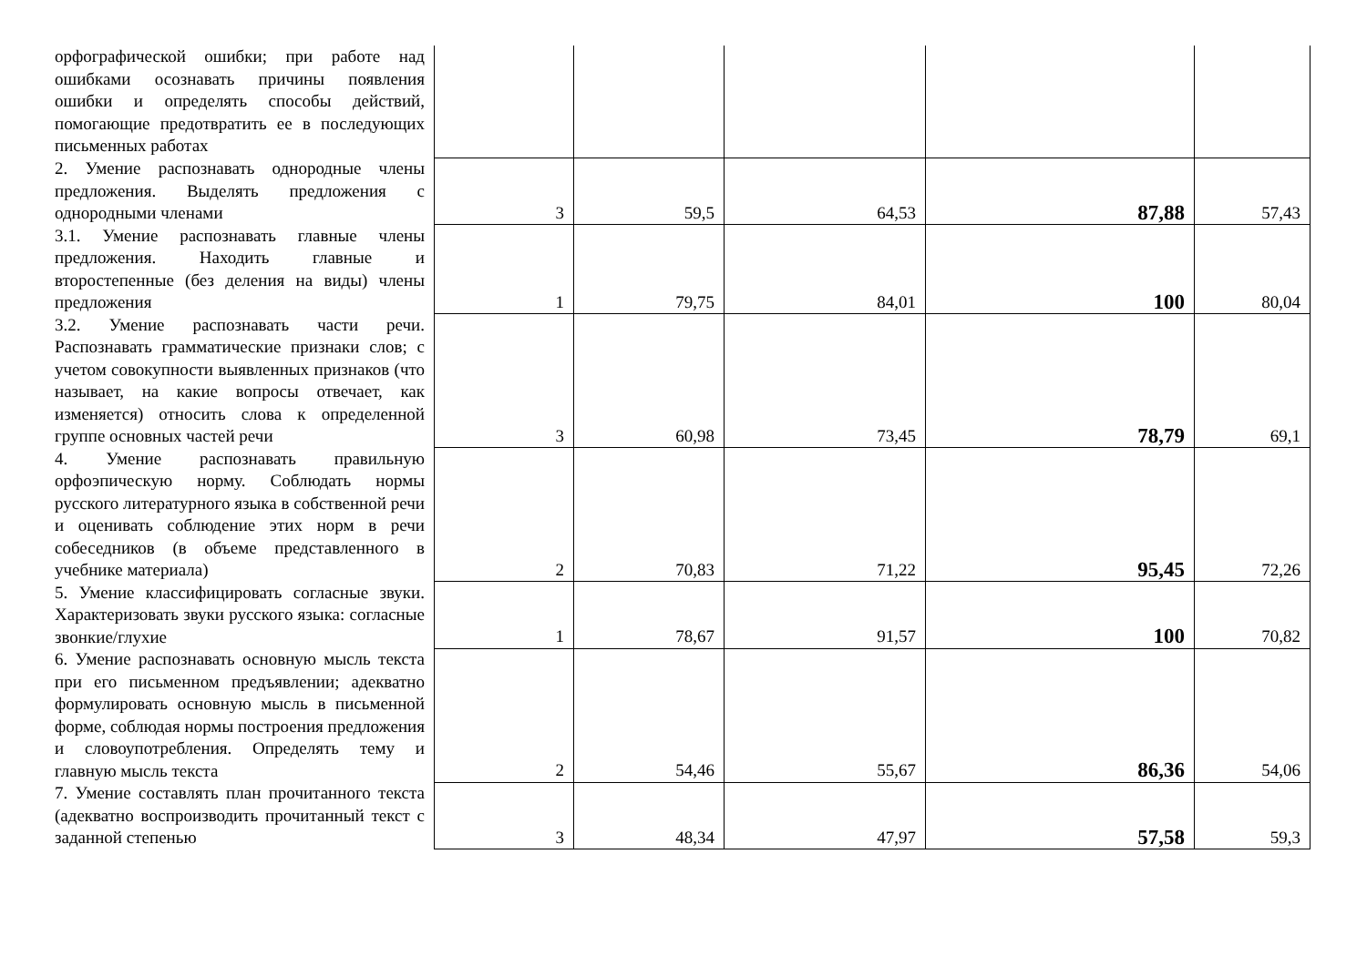| орфографической ошибки; при работе над ошибками осознавать причины появления ошибки и определять способы действий, помогающие предотвратить ее в последующих письменных работах | | | | | |
| 2. Умение распознавать однородные члены предложения. Выделять предложения с однородными членами | 3 | 59,5 | 64,53 | 87,88 | 57,43 |
| 3.1. Умение распознавать главные члены предложения. Находить главные и второстепенные (без деления на виды) члены предложения | 1 | 79,75 | 84,01 | 100 | 80,04 |
| 3.2. Умение распознавать части речи. Распознавать грамматические признаки слов; с учетом совокупности выявленных признаков (что называет, на какие вопросы отвечает, как изменяется) относить слова к определенной группе основных частей речи | 3 | 60,98 | 73,45 | 78,79 | 69,1 |
| 4. Умение распознавать правильную орфоэпическую норму. Соблюдать нормы русского литературного языка в собственной речи и оценивать соблюдение этих норм в речи собеседников (в объеме представленного в учебнике материала) | 2 | 70,83 | 71,22 | 95,45 | 72,26 |
| 5. Умение классифицировать согласные звуки. Характеризовать звуки русского языка: согласные звонкие/глухие | 1 | 78,67 | 91,57 | 100 | 70,82 |
| 6. Умение распознавать основную мысль текста при его письменном предъявлении; адекватно формулировать основную мысль в письменной форме, соблюдая нормы построения предложения и словоупотребления. Определять тему и главную мысль текста | 2 | 54,46 | 55,67 | 86,36 | 54,06 |
| 7. Умение составлять план прочитанного текста (адекватно воспроизводить прочитанный текст с заданной степенью | 3 | 48,34 | 47,97 | 57,58 | 59,3 |